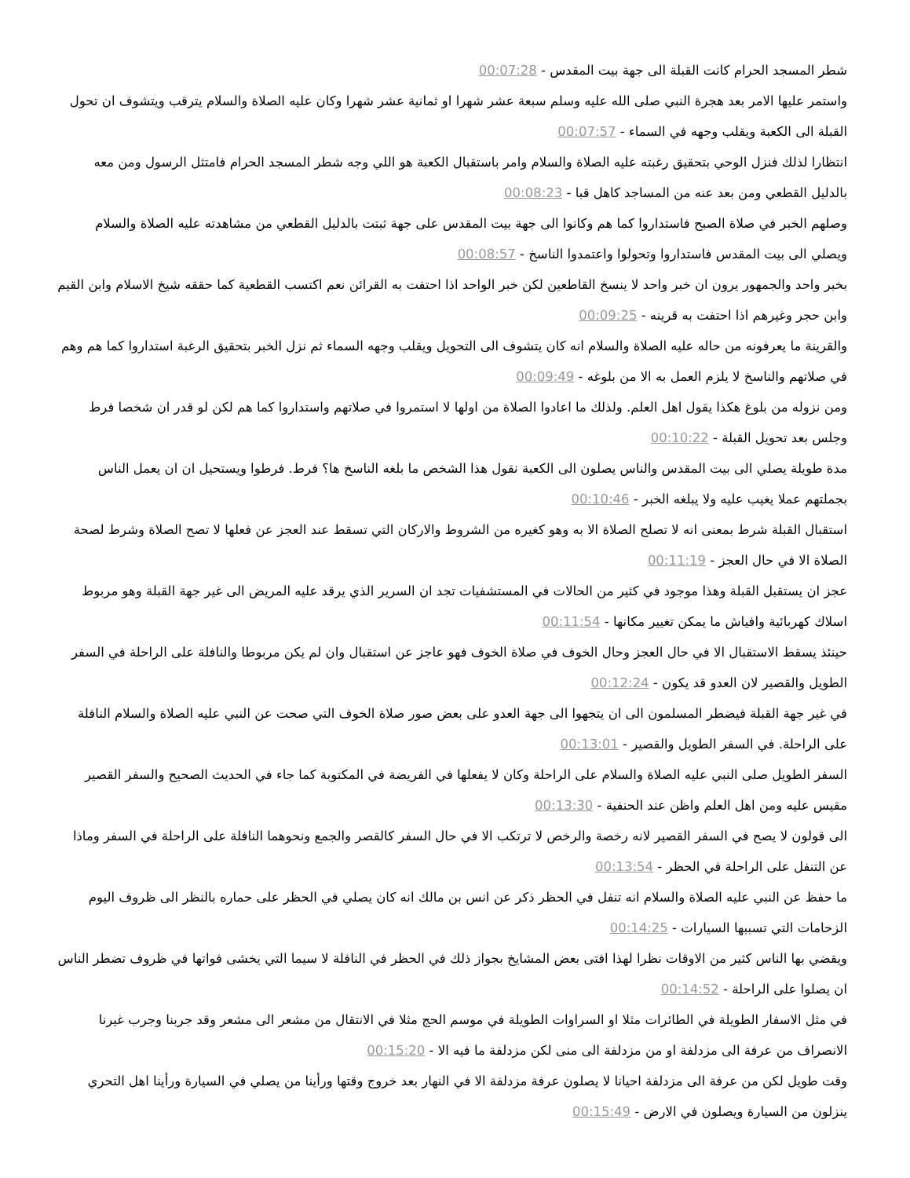شطر المسجد الحرام كانت القبلة الى جهة بيت المقدس - 00:07:28
واستمر عليها الامر بعد هجرة النبي صلى الله عليه وسلم سبعة عشر شهرا او ثمانية عشر شهرا وكان عليه الصلاة والسلام يترقب ويتشوف ان تحول القبلة الى الكعبة ويقلب وجهه في السماء - 00:07:57
انتظارا لذلك فنزل الوحي بتحقيق رغبته عليه الصلاة والسلام وامر باستقبال الكعبة هو اللي وجه شطر المسجد الحرام فامتثل الرسول ومن معه بالدليل القطعي ومن بعد عنه من المساجد كاهل قبا - 00:08:23
وصلهم الخبر في صلاة الصبح فاستداروا كما هم وكانوا الى جهة بيت المقدس على جهة ثبتت بالدليل القطعي من مشاهدته عليه الصلاة والسلام ويصلي الى بيت المقدس فاستداروا وتحولوا واعتمدوا الناسخ - 00:08:57
بخبر واحد والجمهور يرون ان خبر واحد لا ينسخ القاطعين لكن خبر الواحد اذا احتفت به القرائن نعم اكتسب القطعية كما حققه شيخ الاسلام وابن القيم وابن حجر وغيرهم اذا احتفت به قرينه - 00:09:25
والقرينة ما يعرفونه من حاله عليه الصلاة والسلام انه كان يتشوف الى التحويل ويقلب وجهه السماء ثم نزل الخبر بتحقيق الرغبة استداروا كما هم وهم في صلاتهم والناسخ لا يلزم العمل به الا من بلوغه - 00:09:49
ومن نزوله من بلوغ هكذا يقول اهل العلم. ولذلك ما اعادوا الصلاة من اولها لا استمروا في صلاتهم واستداروا كما هم لكن لو قدر ان شخصا فرط وجلس بعد تحويل القبلة - 00:10:22
مدة طويلة يصلي الى بيت المقدس والناس يصلون الى الكعبة نقول هذا الشخص ما بلغه الناسخ ها؟ فرط. فرطوا ويستحيل ان ان يعمل الناس بجملتهم عملا يغيب عليه ولا يبلغه الخبر - 00:10:46
استقبال القبلة شرط بمعنى انه لا تصلح الصلاة الا به وهو كغيره من الشروط والاركان التي تسقط عند العجز عن فعلها لا تصح الصلاة وشرط لصحة الصلاة الا في حال العجز - 00:11:19
عجز ان يستقبل القبلة وهذا موجود في كثير من الحالات في المستشفيات تجد ان السرير الذي يرقد عليه المريض الى غير جهة القبلة وهو مربوط اسلاك كهربائية وافياش ما يمكن تغيير مكانها - 00:11:54
حينئذ يسقط الاستقبال الا في حال العجز وحال الخوف في صلاة الخوف فهو عاجز عن استقبال وان لم يكن مربوطا والنافلة على الراحلة في السفر الطويل والقصير لان العدو قد يكون - 00:12:24
في غير جهة القبلة فيضطر المسلمون الى ان يتجهوا الى جهة العدو على بعض صور صلاة الخوف التي صحت عن النبي عليه الصلاة والسلام النافلة على الراحلة. في السفر الطويل والقصير - 00:13:01
السفر الطويل صلى النبي عليه الصلاة والسلام على الراحلة وكان لا يفعلها في الفريضة في المكتوبة كما جاء في الحديث الصحيح والسفر القصير مقيس عليه ومن اهل العلم واظن عند الحنفية - 00:13:30
الى قولون لا يصح في السفر القصير لانه رخصة والرخص لا ترتكب الا في حال السفر كالقصر والجمع ونحوهما النافلة على الراحلة في السفر وماذا عن التنفل على الراحلة في الحظر - 00:13:54
ما حفظ عن النبي عليه الصلاة والسلام انه تنفل في الحظر ذكر عن انس بن مالك انه كان يصلي في الحظر على حماره بالنظر الى ظروف اليوم الزحامات التي تسببها السيارات - 00:14:25
ويقضي بها الناس كثير من الاوقات نظرا لهذا افتى بعض المشايخ بجواز ذلك في الحظر في النافلة لا سيما التي يخشى فواتها في ظروف تضطر الناس ان يصلوا على الراحلة - 00:14:52
في مثل الاسفار الطويلة في الطائرات مثلا او السراوات الطويلة في موسم الحج مثلا في الانتقال من مشعر الى مشعر وقد جربنا وجرب غيرنا الانصراف من عرفة الى مزدلفة او من مزدلفة الى منى لكن مزدلفة ما فيه الا - 00:15:20
وقت طويل لكن من عرفة الى مزدلفة احيانا لا يصلون عرفة مزدلفة الا في النهار بعد خروج وقتها ورأينا من يصلي في السيارة ورأينا اهل التحري ينزلون من السيارة ويصلون في الارض - 00:15:49